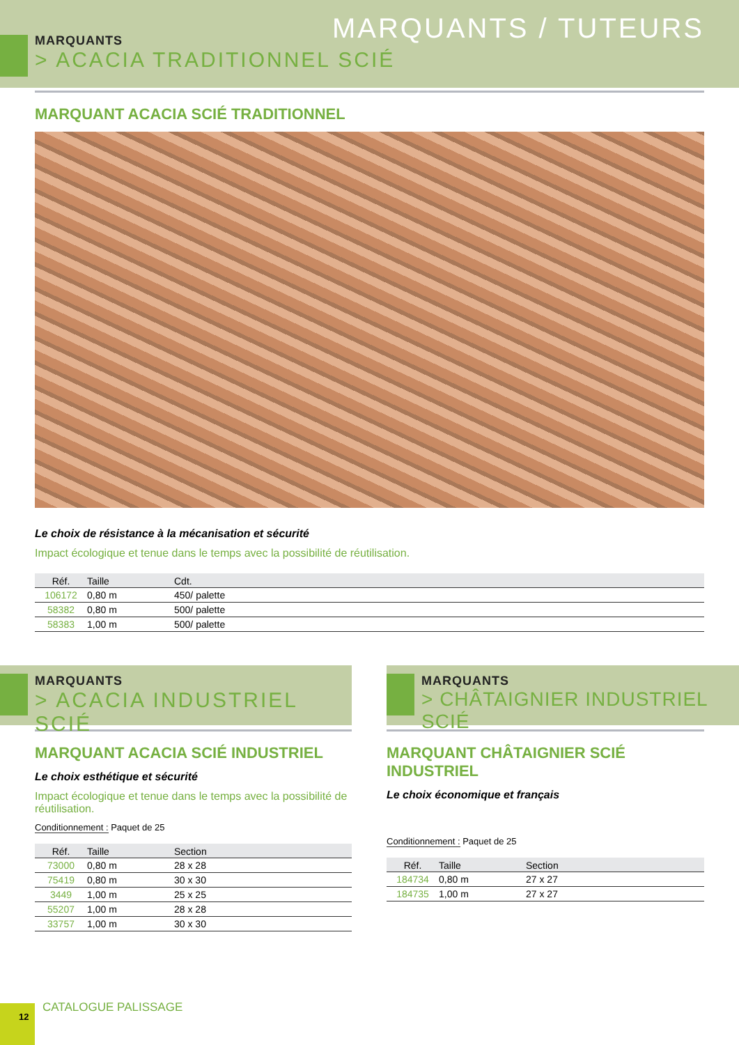MARQUANTS / TUTEURS
MARQUANTS
> ACACIA TRADITIONNEL SCIÉ
MARQUANT ACACIA SCIÉ TRADITIONNEL
Le choix de résistance à la mécanisation et sécurité
Impact écologique et tenue dans le temps avec la possibilité de réutilisation.
| Réf. | Taille | Cdt. |
| --- | --- | --- |
| 106172 | 0,80 m | 450/ palette |
| 58382 | 0,80 m | 500/ palette |
| 58383 | 1,00 m | 500/ palette |
MARQUANTS
> ACACIA INDUSTRIEL SCIÉ
MARQUANT ACACIA SCIÉ INDUSTRIEL
Le choix esthétique et sécurité
Impact écologique et tenue dans le temps avec la possibilité de réutilisation.
Conditionnement : Paquet de 25
| Réf. | Taille | Section |
| --- | --- | --- |
| 73000 | 0,80 m | 28 x 28 |
| 75419 | 0,80 m | 30 x 30 |
| 3449 | 1,00 m | 25 x 25 |
| 55207 | 1,00 m | 28 x 28 |
| 33757 | 1,00 m | 30 x 30 |
MARQUANTS
> CHÂTAIGNIER INDUSTRIEL SCIÉ
MARQUANT CHÂTAIGNIER SCIÉ INDUSTRIEL
Le choix économique et français
Conditionnement : Paquet de 25
| Réf. | Taille | Section |
| --- | --- | --- |
| 184734 | 0,80 m | 27 x 27 |
| 184735 | 1,00 m | 27 x 27 |
12 CATALOGUE PALISSAGE